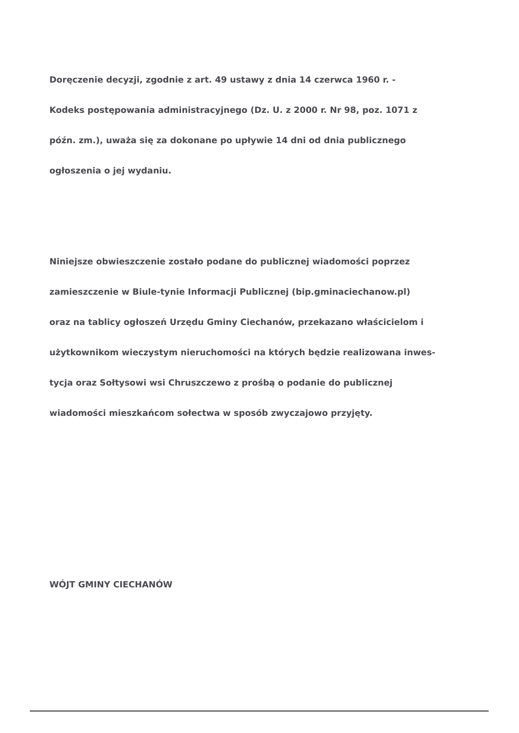Doręczenie decyzji, zgodnie z art. 49 ustawy z dnia 14 czerwca 1960 r. -
Kodeks postępowania administracyjnego (Dz. U. z 2000 r. Nr 98, poz. 1071 z
późn. zm.), uważa się za dokonane po upływie 14 dni od dnia publicznego
ogłoszenia o jej wydaniu.
Niniejsze obwieszczenie zostało podane do publicznej wiadomości poprzez
zamieszczenie w Biule-tynie Informacji Publicznej (bip.gminaciechanow.pl)
oraz na tablicy ogłoszeń Urzędu Gminy Ciechanów, przekazano właścicielom i
użytkownikom wieczystym nieruchomości na których będzie realizowana inwes-
tycja oraz Sołtysowi wsi Chruszczewo z prośbą o podanie do publicznej
wiadomości mieszkańcom sołectwa w sposób zwyczajowo przyjęty.
WÓJT GMINY CIECHANÓW